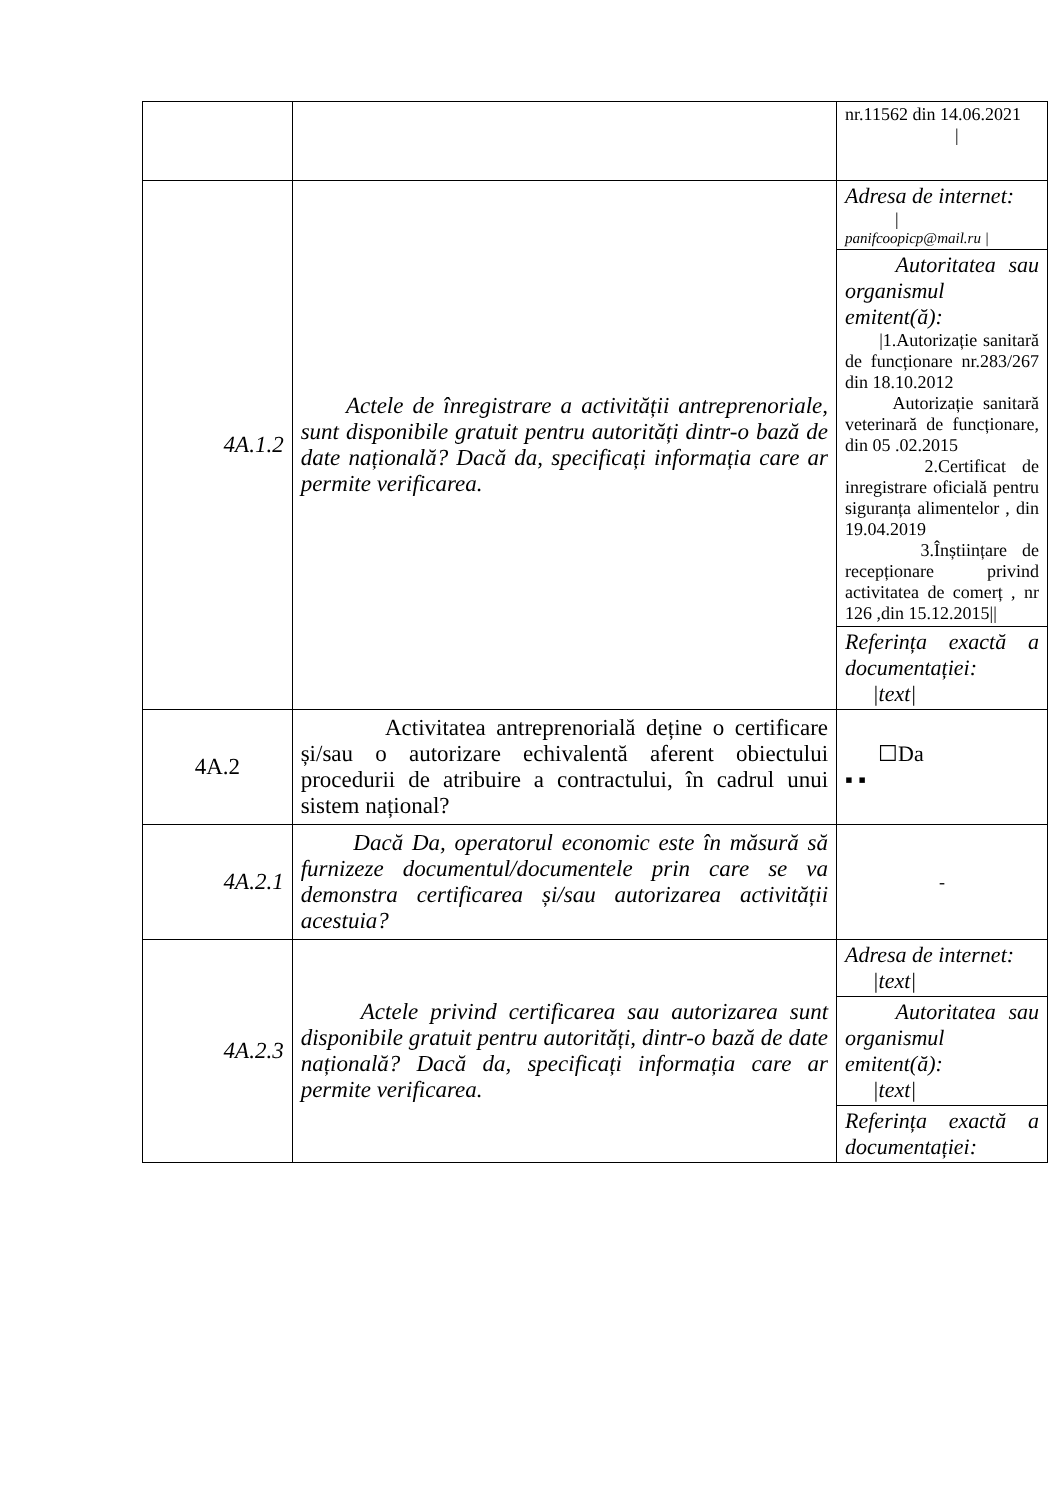| | | nr.11562 din 14.06.2021 / |
| 4A.1.2 | Actele de înregistrare a activității antreprenoriale, sunt disponibile gratuit pentru autorități dintr-o bază de date națională? Dacă da, specificați informația care ar permite verificarea. | Adresa de internet: / panifcoopicp@mail.ru / |
| | | Autoritatea sau organismul emitent(ă): /1.Autorizație sanitară de funcționare nr.283/267 din 18.10.2012 Autorizație sanitară veterinară de funcționare, din 05 .02.2015 2.Certificat de inregistrare oficială pentru siguranța alimentelor , din 19.04.2019 3.Înștiințare de recepționare privind activitatea de comerț , nr 126 ,din 15.12.2015// |
| | | Referința exactă a documentației: /text/ |
| 4A.2 | Activitatea antreprenorială deține o certificare și/sau o autorizare echivalentă aferent obiectului procedurii de atribuire a contractului, în cadrul unui sistem național? | ☐Da ▪ ▪ |
| 4A.2.1 | Dacă Da, operatorul economic este în măsură să furnizeze documentul/documentele prin care se va demonstra certificarea și/sau autorizarea activității acestuia? | - |
| 4A.2.3 | Actele privind certificarea sau autorizarea sunt disponibile gratuit pentru autorități, dintr-o bază de date națională? Dacă da, specificați informația care ar permite verificarea. | Adresa de internet: /text/ |
| | | Autoritatea sau organismul emitent(ă): /text/ |
| | | Referința exactă a documentației: |